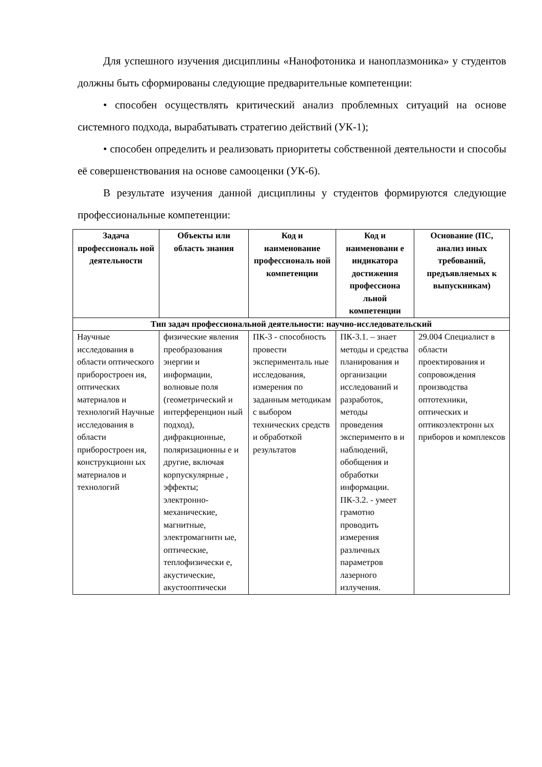Для успешного изучения дисциплины «Нанофотоника и наноплазмоника» у студентов должны быть сформированы следующие предварительные компетенции:
• способен осуществлять критический анализ проблемных ситуаций на основе системного подхода, вырабатывать стратегию действий (УК-1);
• способен определить и реализовать приоритеты собственной деятельности и способы её совершенствования на основе самооценки (УК-6).
В результате изучения данной дисциплины у студентов формируются следующие профессиональные компетенции:
| Задача профессиональ ной деятельности | Объекты или область знания | Код и наименование профессиональ ной компетенции | Код и наименовани е индикатора достижения профессиона льной компетенции | Основание (ПС, анализ иных требований, предъявляемых к выпускникам) |
| --- | --- | --- | --- | --- |
| Тип задач профессиональной деятельности: научно-исследовательский | | | | |
| Научные исследования в области оптического приборостроен ия, оптических материалов и технологий Научные исследования в области приборостроен ия, конструкционн ых материалов и технологий | физические явления преобразования энергии и информации, волновые поля (геометрический и интерференцион ный подход), дифракционные, поляризационны е и другие, включая корпускулярные , эффекты; электронно-механические, магнитные, электромагнитн ые, оптические, теплофизически е, акустические, акустооптически | ПК-3 - способность провести эксперименталь ные исследования, измерения по заданным методикам с выбором технических средств и обработкой результатов | ПК-3.1. – знает методы и средства планирования и организации исследований и разработок, методы проведения эксперименто в и наблюдений, обобщения и обработки информации. ПК-3.2. - умеет грамотно проводить измерения различных параметров лазерного излучения. | 29.004 Специалист в области проектирования и сопровождения производства оптотехники, оптических и оптикоэлектронн ых приборов и комплексов |